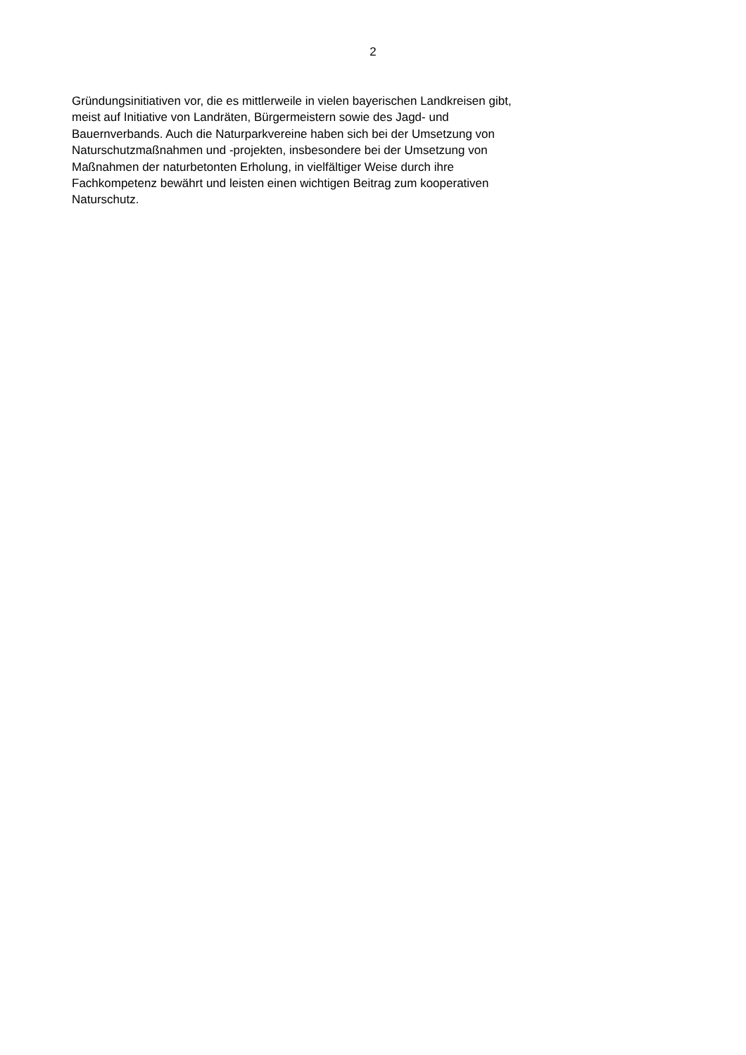2
Gründungsinitiativen vor, die es mittlerweile in vielen bayerischen Landkreisen gibt,
meist auf Initiative von Landräten, Bürgermeistern sowie des Jagd- und
Bauernverbands. Auch die Naturparkvereine haben sich bei der Umsetzung von
Naturschutzmaßnahmen und -projekten, insbesondere bei der Umsetzung von
Maßnahmen der naturbetonten Erholung, in vielfältiger Weise durch ihre
Fachkompetenz bewährt und leisten einen wichtigen Beitrag zum kooperativen
Naturschutz.